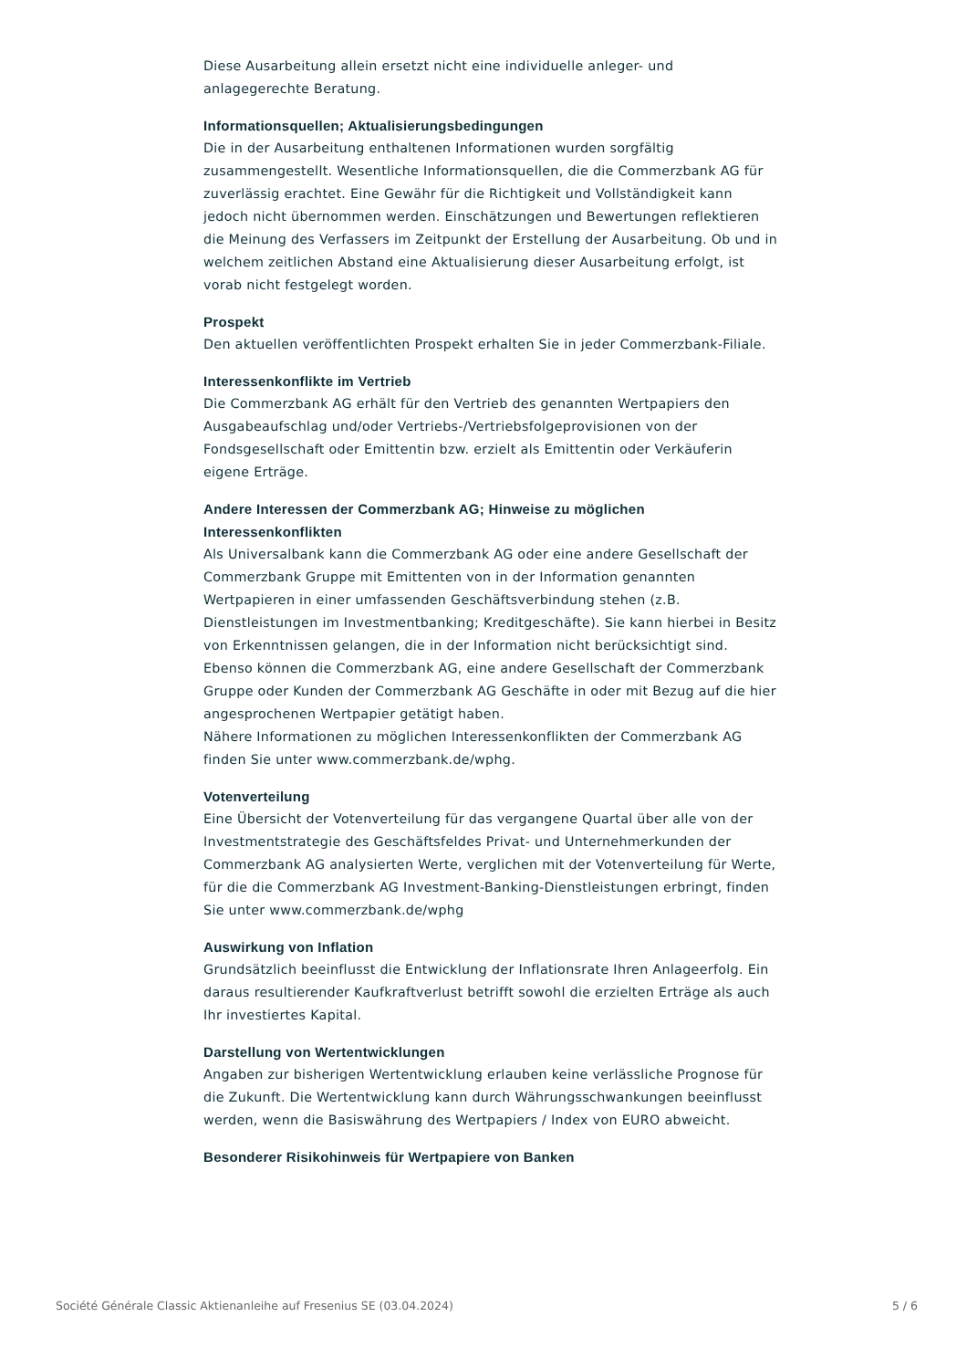Diese Ausarbeitung allein ersetzt nicht eine individuelle anleger- und anlagegerechte Beratung.
Informationsquellen; Aktualisierungsbedingungen
Die in der Ausarbeitung enthaltenen Informationen wurden sorgfältig zusammengestellt. Wesentliche Informationsquellen, die die Commerzbank AG für zuverlässig erachtet. Eine Gewähr für die Richtigkeit und Vollständigkeit kann jedoch nicht übernommen werden. Einschätzungen und Bewertungen reflektieren die Meinung des Verfassers im Zeitpunkt der Erstellung der Ausarbeitung. Ob und in welchem zeitlichen Abstand eine Aktualisierung dieser Ausarbeitung erfolgt, ist vorab nicht festgelegt worden.
Prospekt
Den aktuellen veröffentlichten Prospekt erhalten Sie in jeder Commerzbank-Filiale.
Interessenkonflikte im Vertrieb
Die Commerzbank AG erhält für den Vertrieb des genannten Wertpapiers den Ausgabeaufschlag und/oder Vertriebs-/Vertriebsfolgeprovisionen von der Fondsgesellschaft oder Emittentin bzw. erzielt als Emittentin oder Verkäuferin eigene Erträge.
Andere Interessen der Commerzbank AG; Hinweise zu möglichen Interessenkonflikten
Als Universalbank kann die Commerzbank AG oder eine andere Gesellschaft der Commerzbank Gruppe mit Emittenten von in der Information genannten Wertpapieren in einer umfassenden Geschäftsverbindung stehen (z.B. Dienstleistungen im Investmentbanking; Kreditgeschäfte). Sie kann hierbei in Besitz von Erkenntnissen gelangen, die in der Information nicht berücksichtigt sind. Ebenso können die Commerzbank AG, eine andere Gesellschaft der Commerzbank Gruppe oder Kunden der Commerzbank AG Geschäfte in oder mit Bezug auf die hier angesprochenen Wertpapier getätigt haben.
Nähere Informationen zu möglichen Interessenkonflikten der Commerzbank AG finden Sie unter www.commerzbank.de/wphg.
Votenverteilung
Eine Übersicht der Votenverteilung für das vergangene Quartal über alle von der Investmentstrategie des Geschäftsfeldes Privat- und Unternehmerkunden der Commerzbank AG analysierten Werte, verglichen mit der Votenverteilung für Werte, für die die Commerzbank AG Investment-Banking-Dienstleistungen erbringt, finden Sie unter www.commerzbank.de/wphg
Auswirkung von Inflation
Grundsätzlich beeinflusst die Entwicklung der Inflationsrate Ihren Anlageerfolg. Ein daraus resultierender Kaufkraftverlust betrifft sowohl die erzielten Erträge als auch Ihr investiertes Kapital.
Darstellung von Wertentwicklungen
Angaben zur bisherigen Wertentwicklung erlauben keine verlässliche Prognose für die Zukunft. Die Wertentwicklung kann durch Währungsschwankungen beeinflusst werden, wenn die Basiswährung des Wertpapiers / Index von EURO abweicht.
Besonderer Risikohinweis für Wertpapiere von Banken
Société Générale Classic Aktienanleihe auf Fresenius SE (03.04.2024) 5 / 6